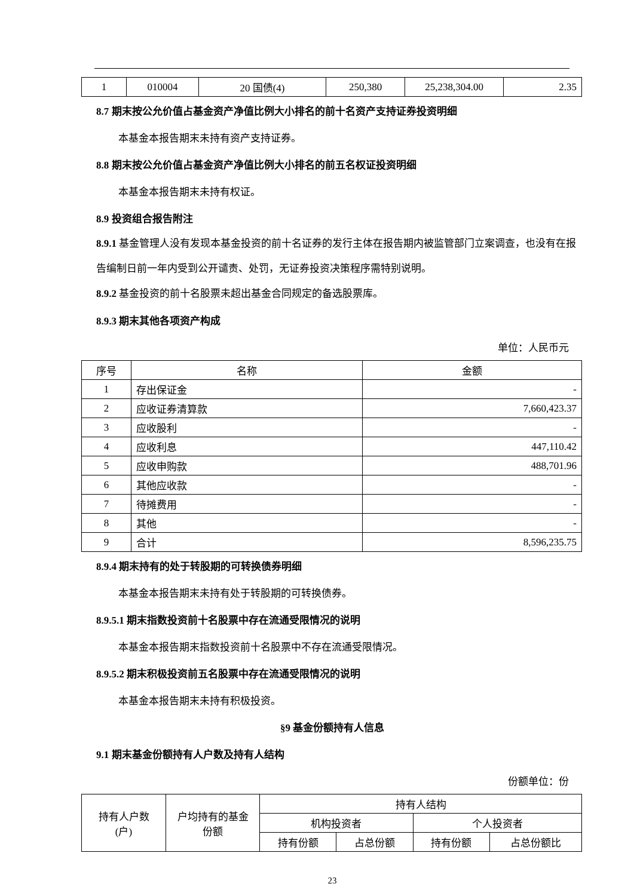| 1 | 010004 | 20 国债(4) | 250,380 | 25,238,304.00 | 2.35 |
8.7 期末按公允价值占基金资产净值比例大小排名的前十名资产支持证券投资明细
本基金本报告期末未持有资产支持证券。
8.8 期末按公允价值占基金资产净值比例大小排名的前五名权证投资明细
本基金本报告期末未持有权证。
8.9 投资组合报告附注
8.9.1 基金管理人没有发现本基金投资的前十名证券的发行主体在报告期内被监管部门立案调查，也没有在报告编制日前一年内受到公开谴责、处罚，无证券投资决策程序需特别说明。
8.9.2 基金投资的前十名股票未超出基金合同规定的备选股票库。
8.9.3 期末其他各项资产构成
单位：人民币元
| 序号 | 名称 | 金额 |
| 1 | 存出保证金 | - |
| 2 | 应收证券清算款 | 7,660,423.37 |
| 3 | 应收股利 | - |
| 4 | 应收利息 | 447,110.42 |
| 5 | 应收申购款 | 488,701.96 |
| 6 | 其他应收款 | - |
| 7 | 待摊费用 | - |
| 8 | 其他 | - |
| 9 | 合计 | 8,596,235.75 |
8.9.4 期末持有的处于转股期的可转换债券明细
本基金本报告期末未持有处于转股期的可转换债券。
8.9.5.1 期末指数投资前十名股票中存在流通受限情况的说明
本基金本报告期末指数投资前十名股票中不存在流通受限情况。
8.9.5.2 期末积极投资前五名股票中存在流通受限情况的说明
本基金本报告期末未持有积极投资。
§9 基金份额持有人信息
9.1 期末基金份额持有人户数及持有人结构
份额单位：份
| 持有人户数 (户) | 户均持有的基金 份额 | 持有人结构 | | | |
| | | 机构投资者 | | 个人投资者 | |
| | | 持有份额 | 占总份额 | 持有份额 | 占总份额比 |
23